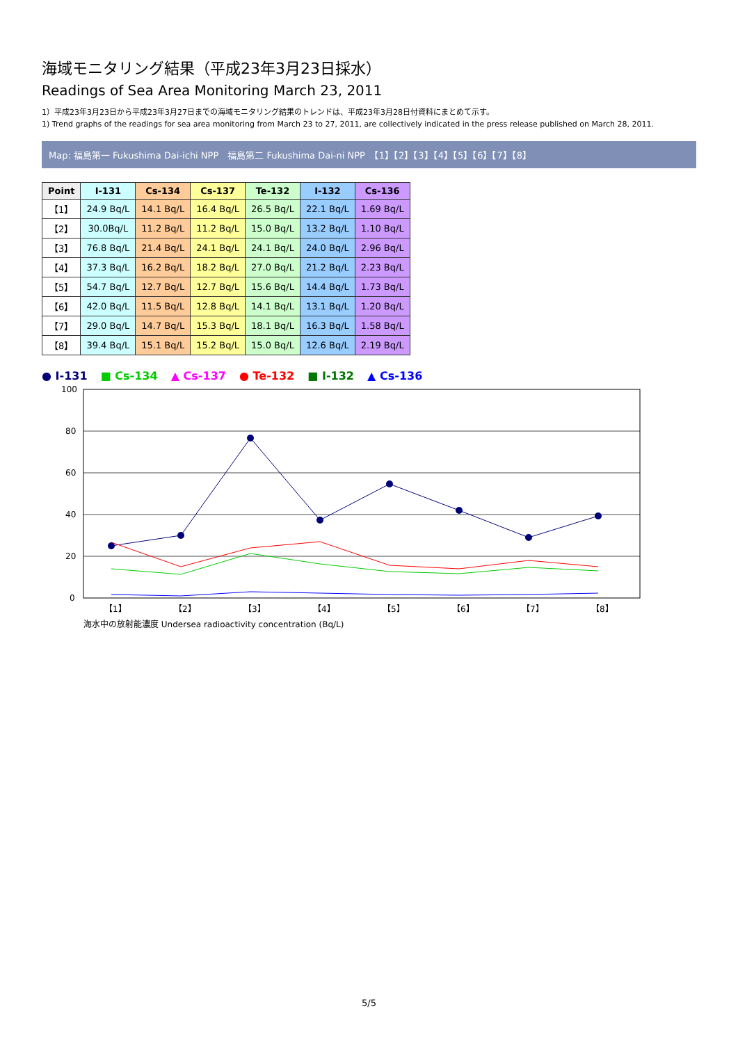海域モニタリング結果（平成23年3月23日採水）
Readings of Sea Area Monitoring March 23, 2011
1）平成23年3月23日から平成23年3月27日までの海域モニタリング結果のトレンドは、平成23年3月28日付資料にまとめて示す。
1) Trend graphs of the readings for sea area monitoring from March 23 to 27, 2011, are collectively indicated in the press release published on March 28, 2011.
Map: 福島第一 Fukushima Dai-ichi NPP　福島第二 Fukushima Dai-ni NPP　【1】【2】【3】【4】【5】【6】【7】【8】
| Point | I-131 | Cs-134 | Cs-137 | Te-132 | I-132 | Cs-136 |
| --- | --- | --- | --- | --- | --- | --- |
| 【1】 | 24.9 Bq/L | 14.1 Bq/L | 16.4 Bq/L | 26.5 Bq/L | 22.1 Bq/L | 1.69 Bq/L |
| 【2】 | 30.0Bq/L | 11.2 Bq/L | 11.2 Bq/L | 15.0 Bq/L | 13.2 Bq/L | 1.10 Bq/L |
| 【3】 | 76.8 Bq/L | 21.4 Bq/L | 24.1 Bq/L | 24.1 Bq/L | 24.0 Bq/L | 2.96 Bq/L |
| 【4】 | 37.3 Bq/L | 16.2 Bq/L | 18.2 Bq/L | 27.0 Bq/L | 21.2 Bq/L | 2.23 Bq/L |
| 【5】 | 54.7 Bq/L | 12.7 Bq/L | 12.7 Bq/L | 15.6 Bq/L | 14.4 Bq/L | 1.73 Bq/L |
| 【6】 | 42.0 Bq/L | 11.5 Bq/L | 12.8 Bq/L | 14.1 Bq/L | 13.1 Bq/L | 1.20 Bq/L |
| 【7】 | 29.0 Bq/L | 14.7 Bq/L | 15.3 Bq/L | 18.1 Bq/L | 16.3 Bq/L | 1.58 Bq/L |
| 【8】 | 39.4 Bq/L | 15.1 Bq/L | 15.2 Bq/L | 15.0 Bq/L | 12.6 Bq/L | 2.19 Bq/L |
● I-131 ■ Cs-134 ▲ Cs-137 ● Te-132 ■ I-132 ▲ Cs-136
0
20
40
60
80
100
【1】
【2】
【3】
【4】
【5】
【6】
【7】
【8】
海水中の放射能濃度 Undersea radioactivity concentration (Bq/L)
5/5